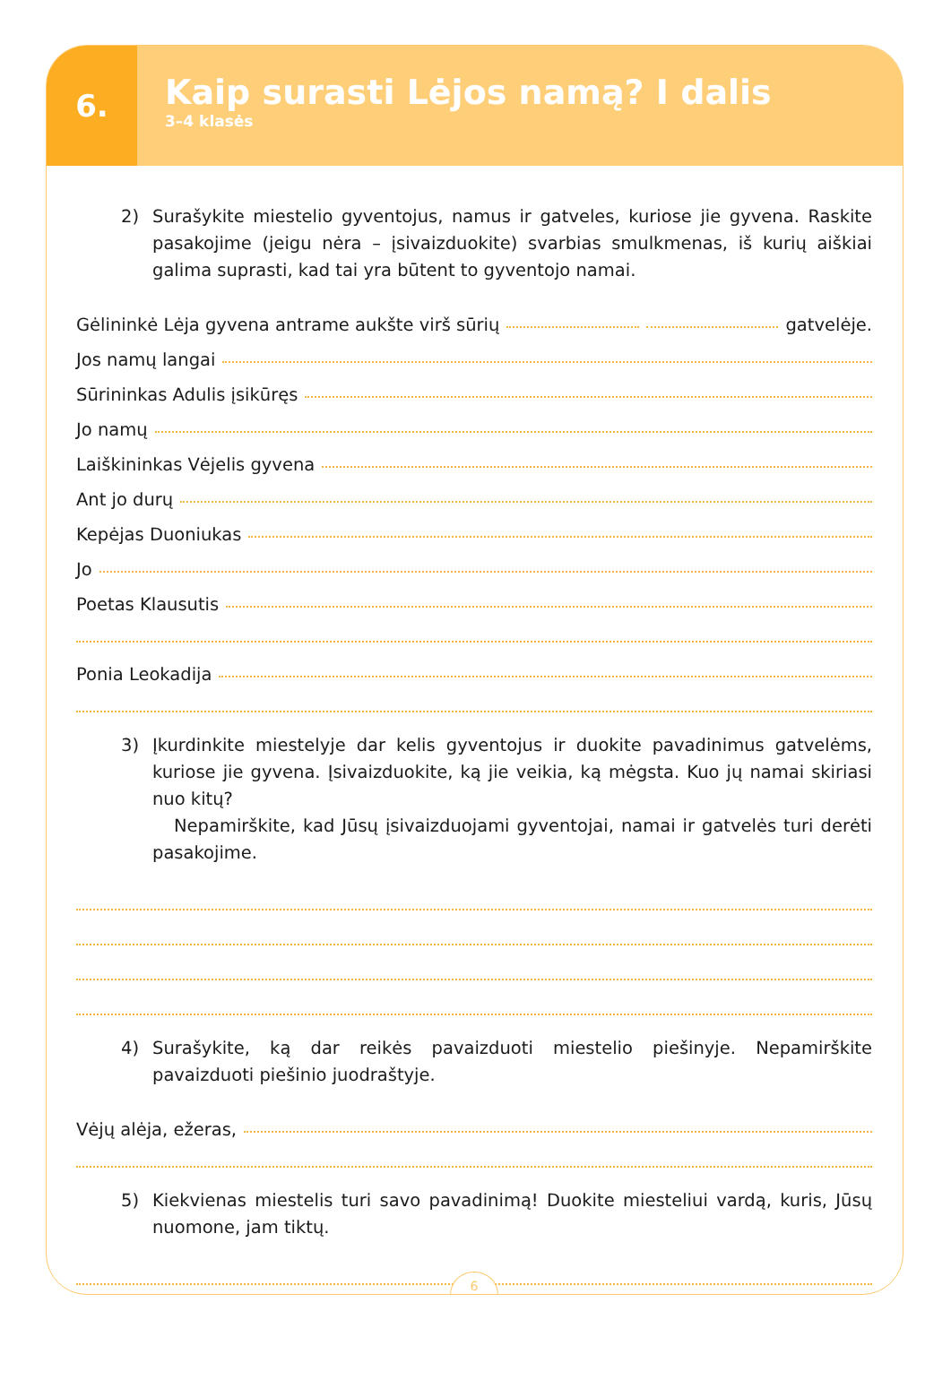6.
Kaip surasti Lėjos namą? I dalis
3–4 klasės
2) Surašykite miestelio gyventojus, namus ir gatveles, kuriose jie gyvena. Raskite pasakojime (jeigu nėra – įsivaizduokite) svarbias smulkmenas, iš kurių aiškiai galima suprasti, kad tai yra būtent to gyventojo namai.
Gėlininkė Lėja gyvena antrame aukšte virš sūrių gatvelėje.
Jos namų langai
Sūrininkas Adulis įsikūręs
Jo namų
Laiškininkas Vėjelis gyvena
Ant jo durų
Kepėjas Duoniukas
Jo
Poetas Klausutis
Ponia Leokadija
3) Įkurdinkite miestelyje dar kelis gyventojus ir duokite pavadinimus gatvelėms, kuriose jie gyvena. Įsivaizduokite, ką jie veikia, ką mėgsta. Kuo jų namai skiriasi nuo kitų?
Nepamirškite, kad Jūsų įsivaizduojami gyventojai, namai ir gatvelės turi derėti pasakojime.
4) Surašykite, ką dar reikės pavaizduoti miestelio piešinyje. Nepamirškite pavaizduoti piešinio juodraštyje.
Vėjų alėja, ežeras,
5) Kiekvienas miestelis turi savo pavadinimą! Duokite miesteliui vardą, kuris, Jūsų nuomone, jam tiktų.
6